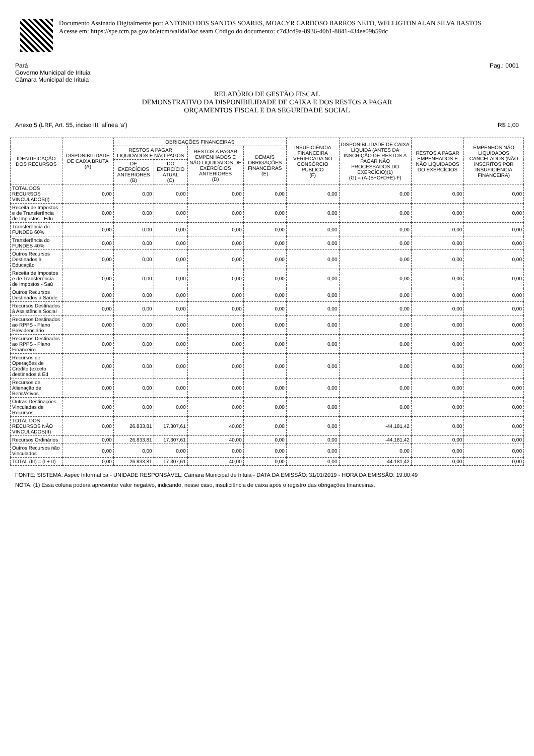Documento Assinado Digitalmente por: ANTONIO DOS SANTOS SOARES, MOACYR CARDOSO BARROS NETO, WELLIGTON ALAN SILVA BASTOS
Acesse em: https://spe.tcm.pa.gov.br/etcm/validaDoc.seam Código do documento: c7d3cd9a-8936-40b1-8841-434ee09b59dc
Pará
Governo Municipal de Irituia
Câmara Municipal de Irituia
Pag.: 0001
RELATÓRIO DE GESTÃO FISCAL
DEMONSTRATIVO DA DISPONIBILIDADE DE CAIXA E DOS RESTOS A PAGAR
ORÇAMENTOS FISCAL E DA SEGURIDADE SOCIAL
Anexo 5 (LRF, Art. 55, inciso III, alínea 'a')
R$ 1,00
| IDENTIFICAÇÃO DOS RECURSOS | DISPONIBILIDADE DE CAIXA BRUTA (A) | OBRIGAÇÕES FINANCEIRAS | | | | INSUFICIÊNCIA FINANCEIRA VERIFICADA NO CONSÓRCIO PUBLICO (F) | DISPONIBILIDADE DE CAIXA LÍQUIDA (ANTES DA INSCRIÇÃO DE RESTOS A PAGAR NÃO PROCESSADOS DO EXERCÍCIO)(1) (G) = (A-(B+C+D+E)-F) | RESTOS A PAGAR EMPENHADOS E NÃO LIQUIDADOS DO EXERCÍCIOS | EMPENHOS NÃO LIQUIDADOS CANCELADOS (NÃO INSCRITOS POR INSUFICIÊNCIA FINANCEIRA) |
| --- | --- | --- | --- | --- | --- | --- | --- | --- | --- |
| | | RESTOS A PAGAR LIQUIDADOS E NÃO PAGOS | | RESTOS A PAGAR EMPENHADOS E NÃO LIQUIDADOS DE EXERCÍCIOS ANTERIORES (D) | DEMAIS OBRIGAÇÕES FINANCEIRAS (E) | | | | |
| | | DE EXERCÍCIOS ANTERIORES (B) | DO EXERCÍCIO ATUAL (C) | | | | | | |
| TOTAL DOS RECURSOS VINCULADOS(I) | 0,00 | 0,00 | 0,00 | 0,00 | 0,00 | 0,00 | 0,00 | 0,00 | 0,00 |
| Receita de Impostos e de Transferência de Impostos - Edu | 0,00 | 0,00 | 0,00 | 0,00 | 0,00 | 0,00 | 0,00 | 0,00 | 0,00 |
| Transferência do FUNDEB 60% | 0,00 | 0,00 | 0,00 | 0,00 | 0,00 | 0,00 | 0,00 | 0,00 | 0,00 |
| Transferência do FUNDEB 40% | 0,00 | 0,00 | 0,00 | 0,00 | 0,00 | 0,00 | 0,00 | 0,00 | 0,00 |
| Outros Recursos Destinados à Educação | 0,00 | 0,00 | 0,00 | 0,00 | 0,00 | 0,00 | 0,00 | 0,00 | 0,00 |
| Receita de Impostos e de Transferência de Impostos - Saú | 0,00 | 0,00 | 0,00 | 0,00 | 0,00 | 0,00 | 0,00 | 0,00 | 0,00 |
| Outros Recursos Destinados à Saúde | 0,00 | 0,00 | 0,00 | 0,00 | 0,00 | 0,00 | 0,00 | 0,00 | 0,00 |
| Recursos Destinados à Assistência Social | 0,00 | 0,00 | 0,00 | 0,00 | 0,00 | 0,00 | 0,00 | 0,00 | 0,00 |
| Recursos Destinados ao RPPS - Plano Previdenciário | 0,00 | 0,00 | 0,00 | 0,00 | 0,00 | 0,00 | 0,00 | 0,00 | 0,00 |
| Recursos Destinados ao RPPS - Plano Financeiro | 0,00 | 0,00 | 0,00 | 0,00 | 0,00 | 0,00 | 0,00 | 0,00 | 0,00 |
| Recursos de Operações de Crédito (exceto destinados à Ed | 0,00 | 0,00 | 0,00 | 0,00 | 0,00 | 0,00 | 0,00 | 0,00 | 0,00 |
| Recursos de Alienação de Bens/Ativos | 0,00 | 0,00 | 0,00 | 0,00 | 0,00 | 0,00 | 0,00 | 0,00 | 0,00 |
| Outras Destinações Vinculadas de Recursos | 0,00 | 0,00 | 0,00 | 0,00 | 0,00 | 0,00 | 0,00 | 0,00 | 0,00 |
| TOTAL DOS RECURSOS NÃO VINCULADOS(II) | 0,00 | 26.833,81 | 17.307,61 | 40,00 | 0,00 | 0,00 | -44.181,42 | 0,00 | 0,00 |
| Recursos Ordinários | 0,00 | 26.833,81 | 17.307,61 | 40,00 | 0,00 | 0,00 | -44.181,42 | 0,00 | 0,00 |
| Outros Recursos não Vinculados | 0,00 | 0,00 | 0,00 | 0,00 | 0,00 | 0,00 | 0,00 | 0,00 | 0,00 |
| TOTAL (III) = (I + II) | 0,00 | 26.833,81 | 17.307,61 | 40,00 | 0,00 | 0,00 | -44.181,42 | 0,00 | 0,00 |
FONTE: SISTEMA: Aspec Informática - UNIDADE RESPONSÁVEL: Câmara Municipal de Irituia - DATA DA EMISSÃO: 31/01/2019 - HORA DA EMISSÃO: 19:00:49
NOTA: (1) Essa coluna poderá apresentar valor negativo, indicando, nesse caso, insuficiência de caixa após o registro das obrigações financeiras.